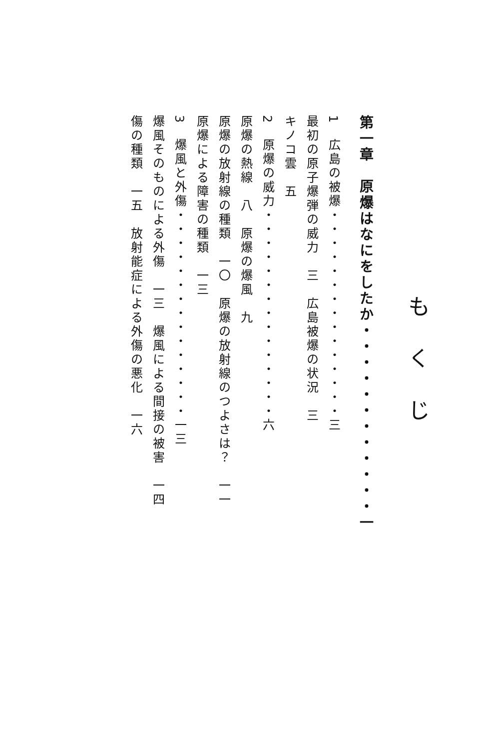もくじ
第一章　原爆はなにをしたか・・・・・・・・・・・・一
1　広島の被爆・・・・・・・・・・・・・・・三
最初の原子爆弾の威力　三　広島被爆の状況　三
キノコ雲　五
2　原爆の威力・・・・・・・・・・・・・・・六
原爆の熱線　八　原爆の爆風　九
原爆の放射線の種類　一〇　原爆の放射線のつよさは？　一一
原爆による障害の種類　一三
3　爆風と外傷・・・・・・・・・・・・・・・一三
爆風そのものによる外傷　一三　爆風による間接の被害　一四
傷の種類　一五　放射能症による外傷の悪化　一六